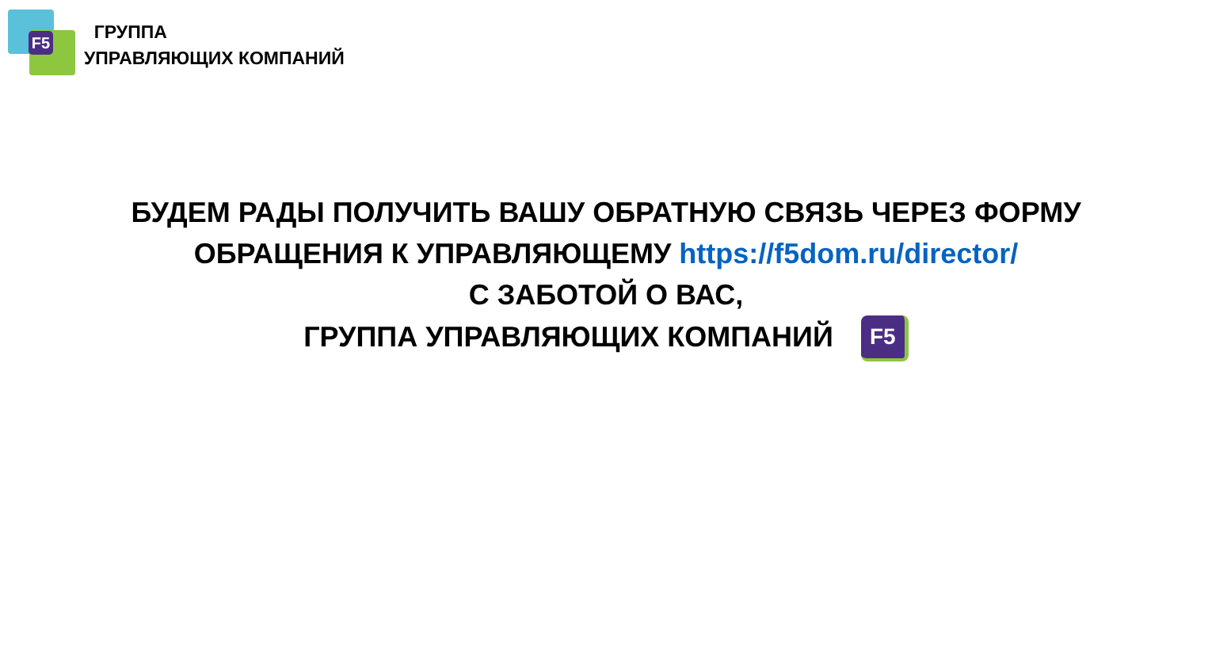F5
ГРУППА
УПРАВЛЯЮЩИХ КОМПАНИЙ
БУДЕМ РАДЫ ПОЛУЧИТЬ ВАШУ ОБРАТНУЮ СВЯЗЬ ЧЕРЕЗ ФОРМУ
ОБРАЩЕНИЯ К УПРАВЛЯЮЩЕМУ https://f5dom.ru/director/
С ЗАБОТОЙ О ВАС,
ГРУППА УПРАВЛЯЮЩИХ КОМПАНИЙ F5